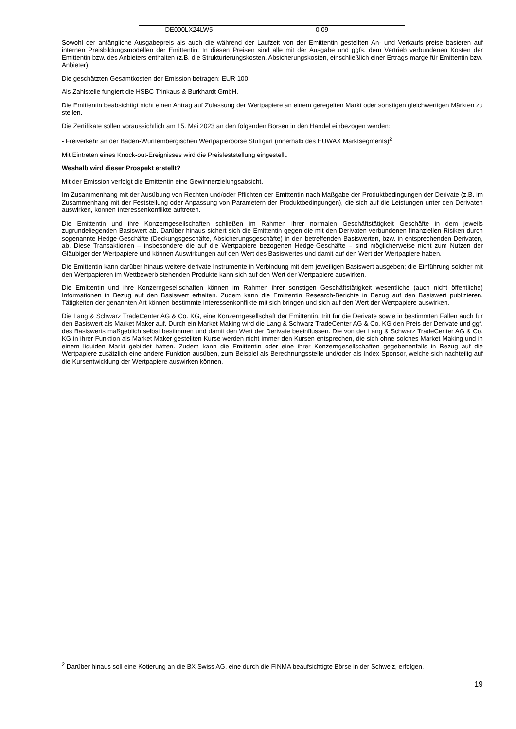| DE000LX24LW5 | 0,09 |
Sowohl der anfängliche Ausgabepreis als auch die während der Laufzeit von der Emittentin gestellten An- und Verkaufs-preise basieren auf internen Preisbildungsmodellen der Emittentin. In diesen Preisen sind alle mit der Ausgabe und ggfs. dem Vertrieb verbundenen Kosten der Emittentin bzw. des Anbieters enthalten (z.B. die Strukturierungskosten, Absicherungskosten, einschließlich einer Ertrags-marge für Emittentin bzw. Anbieter).
Die geschätzten Gesamtkosten der Emission betragen: EUR 100.
Als Zahlstelle fungiert die HSBC Trinkaus & Burkhardt GmbH.
Die Emittentin beabsichtigt nicht einen Antrag auf Zulassung der Wertpapiere an einem geregelten Markt oder sonstigen gleichwertigen Märkten zu stellen.
Die Zertifikate sollen voraussichtlich am 15. Mai 2023 an den folgenden Börsen in den Handel einbezogen werden:
- Freiverkehr an der Baden-Württembergischen Wertpapierbörse Stuttgart (innerhalb des EUWAX Marktsegments)<sup>2</sup>
Mit Eintreten eines Knock-out-Ereignisses wird die Preisfeststellung eingestellt.
Weshalb wird dieser Prospekt erstellt?
Mit der Emission verfolgt die Emittentin eine Gewinnerzielungsabsicht.
Im Zusammenhang mit der Ausübung von Rechten und/oder Pflichten der Emittentin nach Maßgabe der Produktbedingungen der Derivate (z.B. im Zusammenhang mit der Feststellung oder Anpassung von Parametern der Produktbedingungen), die sich auf die Leistungen unter den Derivaten auswirken, können Interessenkonflikte auftreten.
Die Emittentin und ihre Konzerngesellschaften schließen im Rahmen ihrer normalen Geschäftstätigkeit Geschäfte in dem jeweils zugrundeliegenden Basiswert ab. Darüber hinaus sichert sich die Emittentin gegen die mit den Derivaten verbundenen finanziellen Risiken durch sogenannte Hedge-Geschäfte (Deckungsgeschäfte, Absicherungsgeschäfte) in den betreffenden Basiswerten, bzw. in entsprechenden Derivaten, ab. Diese Transaktionen – insbesondere die auf die Wertpapiere bezogenen Hedge-Geschäfte – sind möglicherweise nicht zum Nutzen der Gläubiger der Wertpapiere und können Auswirkungen auf den Wert des Basiswertes und damit auf den Wert der Wertpapiere haben.
Die Emittentin kann darüber hinaus weitere derivate Instrumente in Verbindung mit dem jeweiligen Basiswert ausgeben; die Einführung solcher mit den Wertpapieren im Wettbewerb stehenden Produkte kann sich auf den Wert der Wertpapiere auswirken.
Die Emittentin und ihre Konzerngesellschaften können im Rahmen ihrer sonstigen Geschäftstätigkeit wesentliche (auch nicht öffentliche) Informationen in Bezug auf den Basiswert erhalten. Zudem kann die Emittentin Research-Berichte in Bezug auf den Basiswert publizieren. Tätigkeiten der genannten Art können bestimmte Interessenkonflikte mit sich bringen und sich auf den Wert der Wertpapiere auswirken.
Die Lang & Schwarz TradeCenter AG & Co. KG, eine Konzerngesellschaft der Emittentin, tritt für die Derivate sowie in bestimmten Fällen auch für den Basiswert als Market Maker auf. Durch ein Market Making wird die Lang & Schwarz TradeCenter AG & Co. KG den Preis der Derivate und ggf. des Basiswerts maßgeblich selbst bestimmen und damit den Wert der Derivate beeinflussen. Die von der Lang & Schwarz TradeCenter AG & Co. KG in ihrer Funktion als Market Maker gestellten Kurse werden nicht immer den Kursen entsprechen, die sich ohne solches Market Making und in einem liquiden Markt gebildet hätten. Zudem kann die Emittentin oder eine ihrer Konzerngesellschaften gegebenenfalls in Bezug auf die Wertpapiere zusätzlich eine andere Funktion ausüben, zum Beispiel als Berechnungsstelle und/oder als Index-Sponsor, welche sich nachteilig auf die Kursentwicklung der Wertpapiere auswirken können.
<sup>2</sup> Darüber hinaus soll eine Kotierung an die BX Swiss AG, eine durch die FINMA beaufsichtigte Börse in der Schweiz, erfolgen.
19